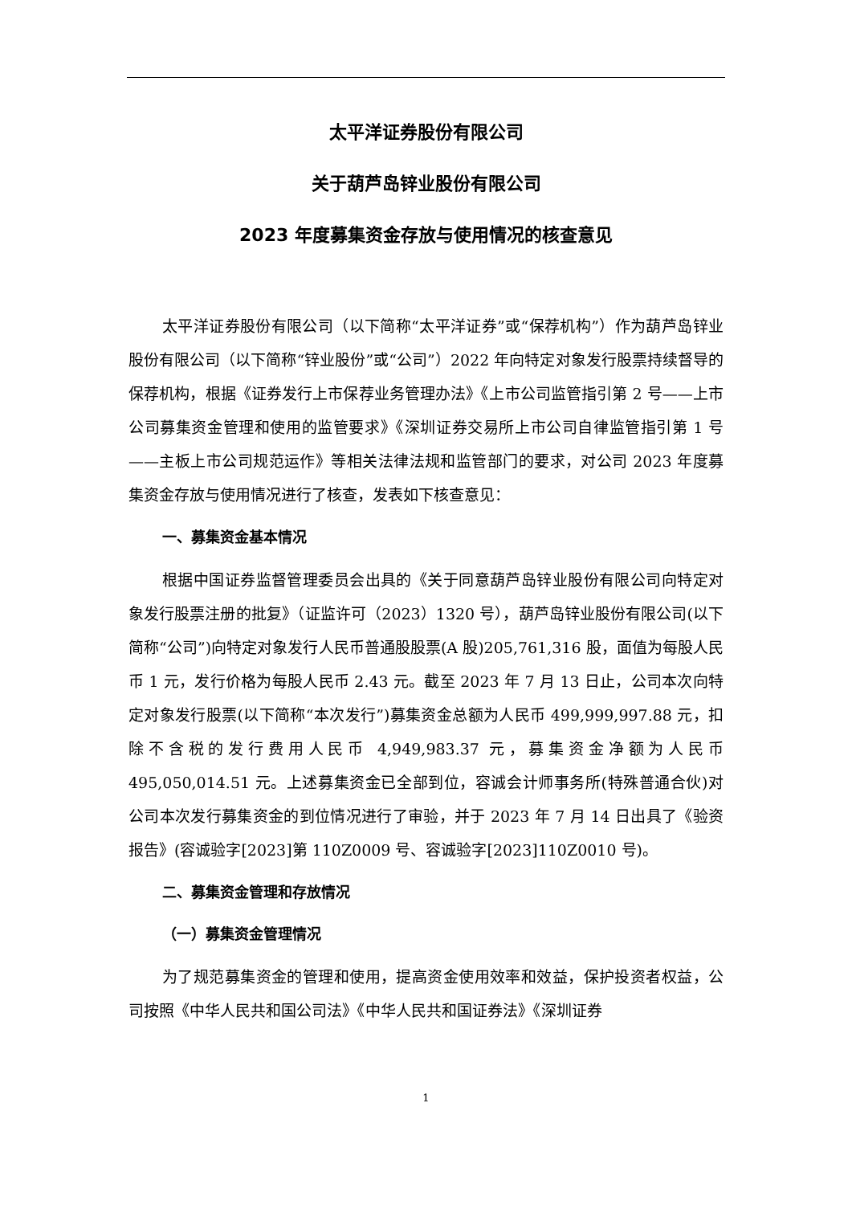太平洋证券股份有限公司
关于葫芦岛锌业股份有限公司
2023 年度募集资金存放与使用情况的核查意见
太平洋证券股份有限公司（以下简称“太平洋证券”或“保荐机构”）作为葫芦岛锌业股份有限公司（以下简称“锌业股份”或“公司”）2022 年向特定对象发行股票持续督导的保荐机构，根据《证券发行上市保荐业务管理办法》《上市公司监管指引第 2 号——上市公司募集资金管理和使用的监管要求》《深圳证券交易所上市公司自律监管指引第 1 号——主板上市公司规范运作》等相关法律法规和监管部门的要求，对公司 2023 年度募集资金存放与使用情况进行了核查，发表如下核查意见：
一、募集资金基本情况
根据中国证券监督管理委员会出具的《关于同意葫芦岛锌业股份有限公司向特定对象发行股票注册的批复》（证监许可（2023）1320 号），葫芦岛锌业股份有限公司(以下简称“公司”)向特定对象发行人民币普通股股票(A 股)205,761,316 股，面值为每股人民币 1 元，发行价格为每股人民币 2.43 元。截至 2023 年 7 月 13 日止，公司本次向特定对象发行股票(以下简称“本次发行”)募集资金总额为人民币 499,999,997.88 元，扣除不含税的发行费用人民币 4,949,983.37 元，募集资金净额为人民币 495,050,014.51 元。上述募集资金已全部到位，容诚会计师事务所(特殊普通合伙)对公司本次发行募集资金的到位情况进行了审验，并于 2023 年 7 月 14 日出具了《验资报告》(容诚验字[2023]第 110Z0009 号、容诚验字[2023]110Z0010 号)。
二、募集资金管理和存放情况
（一）募集资金管理情况
为了规范募集资金的管理和使用，提高资金使用效率和效益，保护投资者权益，公司按照《中华人民共和国公司法》《中华人民共和国证券法》《深圳证券
1